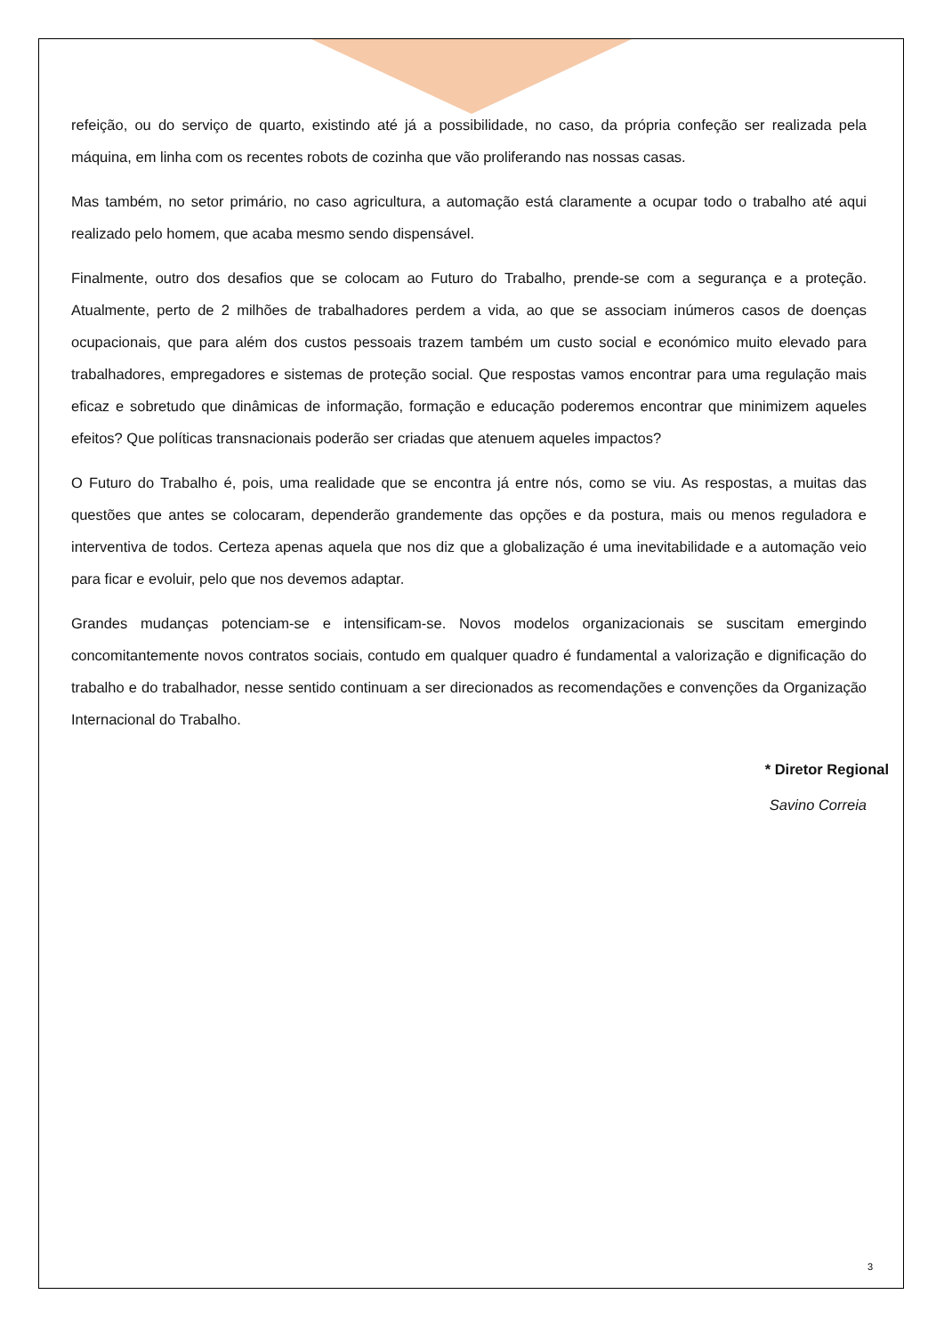refeição, ou do serviço de quarto, existindo até já a possibilidade, no caso, da própria confeção ser realizada pela máquina, em linha com os recentes robots de cozinha que vão proliferando nas nossas casas.
Mas também, no setor primário, no caso agricultura, a automação está claramente a ocupar todo o trabalho até aqui realizado pelo homem, que acaba mesmo sendo dispensável.
Finalmente, outro dos desafios que se colocam ao Futuro do Trabalho, prende-se com a segurança e a proteção. Atualmente, perto de 2 milhões de trabalhadores perdem a vida, ao que se associam inúmeros casos de doenças ocupacionais, que para além dos custos pessoais trazem também um custo social e económico muito elevado para trabalhadores, empregadores e sistemas de proteção social. Que respostas vamos encontrar para uma regulação mais eficaz e sobretudo que dinâmicas de informação, formação e educação poderemos encontrar que minimizem aqueles efeitos? Que políticas transnacionais poderão ser criadas que atenuem aqueles impactos?
O Futuro do Trabalho é, pois, uma realidade que se encontra já entre nós, como se viu. As respostas, a muitas das questões que antes se colocaram, dependerão grandemente das opções e da postura, mais ou menos reguladora e interventiva de todos. Certeza apenas aquela que nos diz que a globalização é uma inevitabilidade e a automação veio para ficar e evoluir, pelo que nos devemos adaptar.
Grandes mudanças potenciam-se e intensificam-se. Novos modelos organizacionais se suscitam emergindo concomitantemente novos contratos sociais, contudo em qualquer quadro é fundamental a valorização e dignificação do trabalho e do trabalhador, nesse sentido continuam a ser direcionados as recomendações e convenções da Organização Internacional do Trabalho.
* Diretor Regional
Savino Correia
3